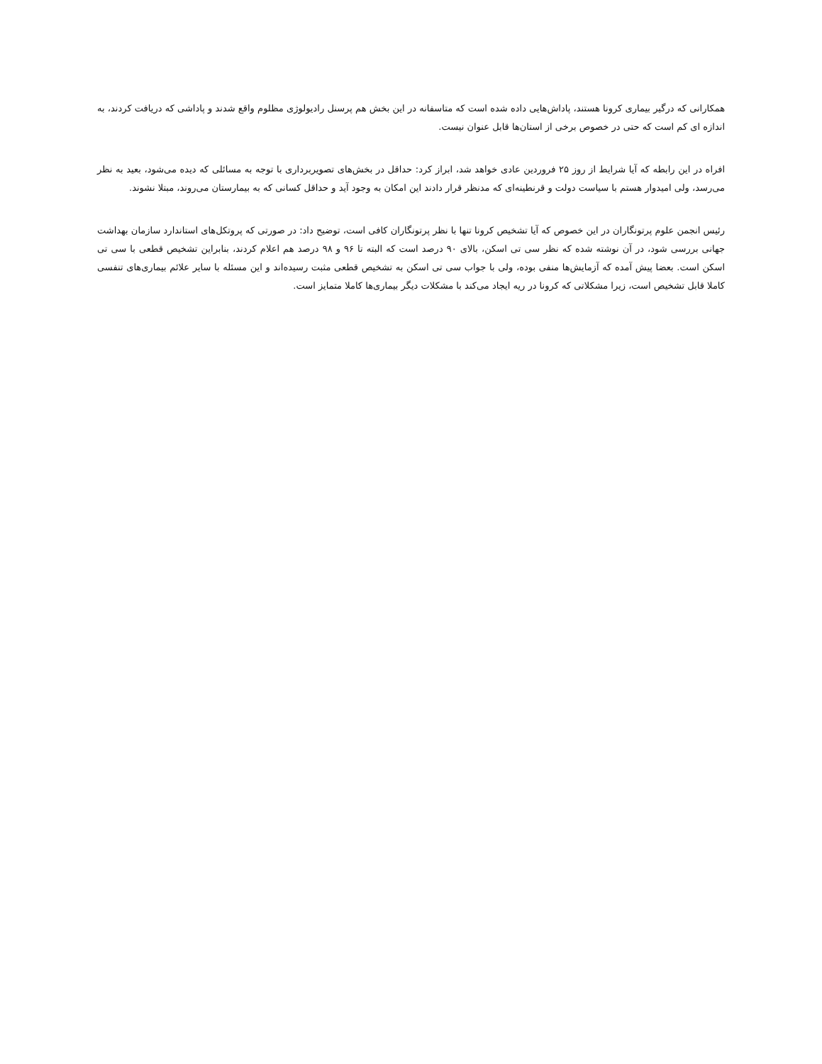همکارانی که درگیر بیماری کرونا هستند، پاداش‌هایی داده شده است که متاسفانه در این بخش هم پرسنل رادیولوژی مظلوم واقع شدند و پاداشی که دریافت کردند، به اندازه ای کم است که حتی در خصوص برخی از استان‌ها قابل عنوان نیست.
افراه در این رابطه که آیا شرایط از روز ۲۵ فروردین عادی خواهد شد، ابراز کرد: حداقل در بخش‌های تصویربرداری با توجه به مسائلی که دیده می‌شود، بعید به نظر می‌رسد، ولی امیدوار هستم با سیاست دولت و قرنطینه‌ای که مدنظر قرار دادند این امکان به وجود آید و حداقل کسانی که به بیمارستان می‌روند، مبتلا نشوند.
رئیس انجمن علوم پرتونگاران در این خصوص که آیا تشخیص کرونا تنها با نظر پرتونگاران کافی است، توضیح داد: در صورتی که پروتکل‌های استاندارد سازمان بهداشت جهانی بررسی شود، در آن نوشته شده که نظر سی تی اسکن، بالای ۹۰ درصد است که البته تا ۹۶ و ۹۸ درصد هم اعلام کردند، بنابراین تشخیص قطعی با سی تی اسکن است. بعضا پیش آمده که آزمایش‌ها منفی بوده، ولی با جواب سی تی اسکن به تشخیص قطعی مثبت رسیده‌اند و این مسئله با سایر علائم بیماری‌های تنفسی کاملا قابل تشخیص است، زیرا مشکلاتی که کرونا در ریه ایجاد می‌کند با مشکلات دیگر بیماری‌ها کاملا متمایز است.